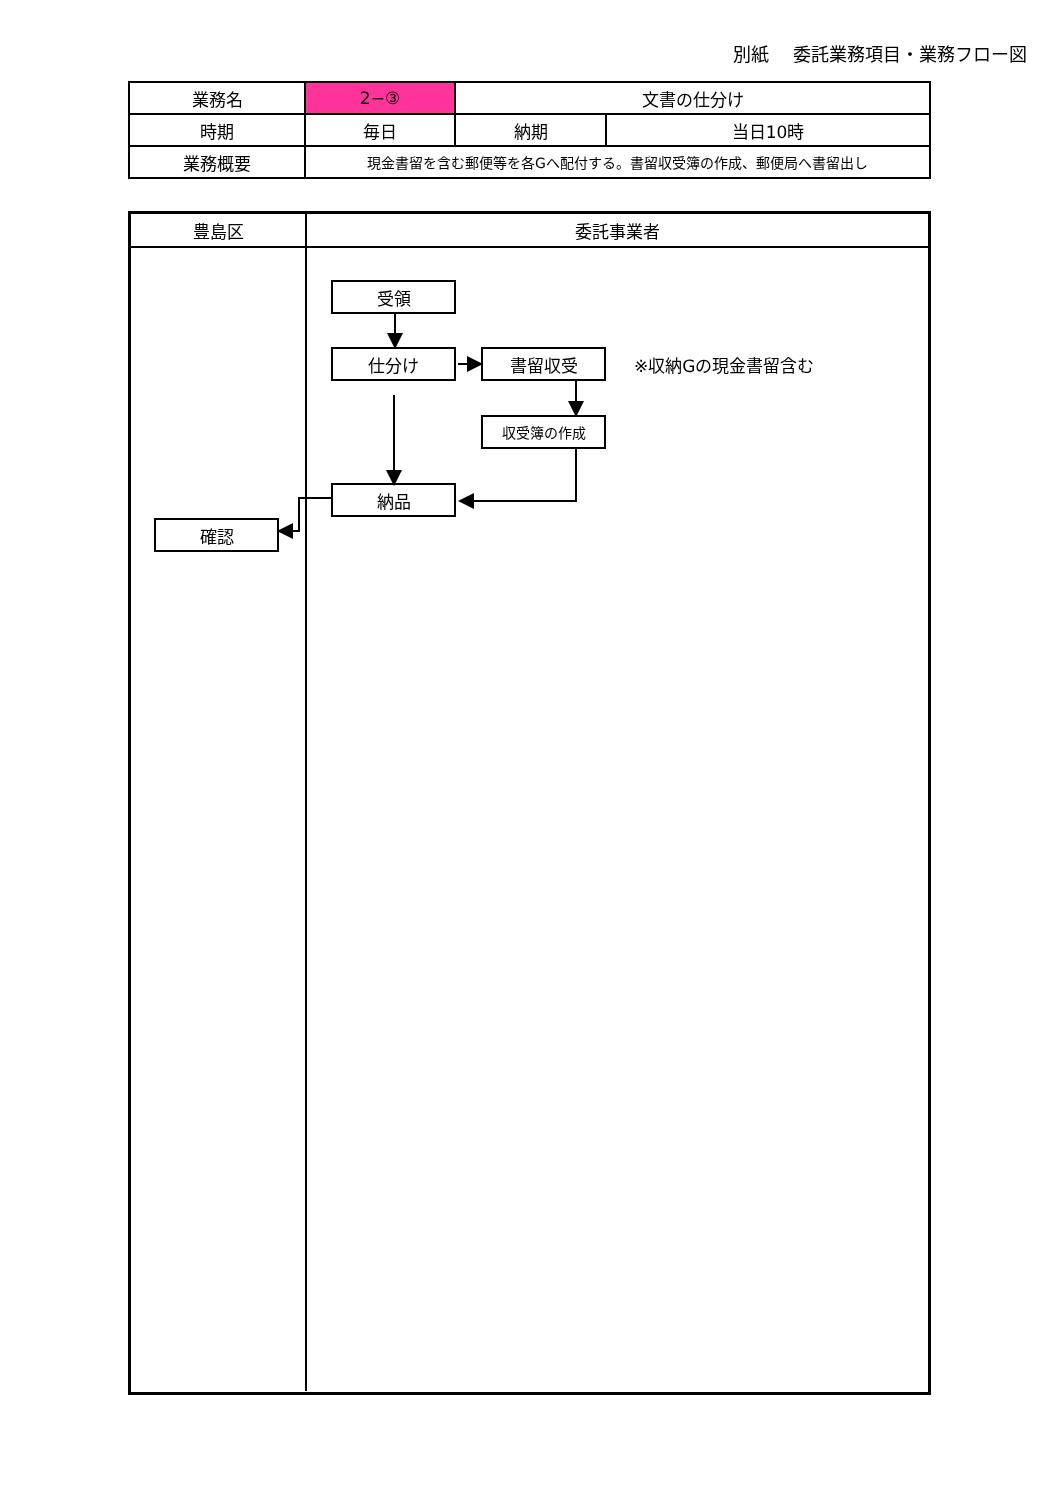別紙　 委託業務項目・業務フロー図
| 業務名 | 2−③ | 文書の仕分け | |
| 時期 | 毎日 | 納期 | 当日10時 |
| 業務概要 | 現金書留を含む郵便等を各Gへ配付する。書留収受簿の作成、郵便局へ書留出し | | |
豊島区 委託事業者
確認
受領
仕分け 書留収受
※収納Gの現金書留含む
収受簿の作成
納品